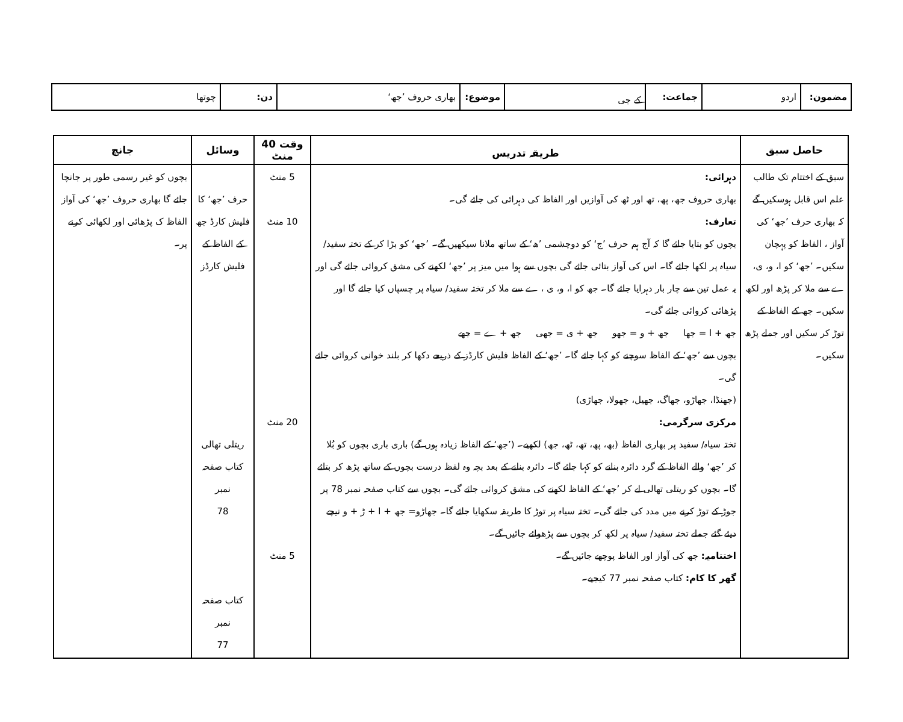| مضمون: | اردو | جماعت: | کے جی | موضوع: | بھاری حروف ’جھ‘ | دن: | چوتھا |
| حاصل سبق | طریقہ تدریس | وقت 40 منٹ | وسائل | جانچ |
| --- | --- | --- | --- | --- |
| سبق کے اختتام تک طالب علم اس قابل ہوسکیں گے کہ بھاری حرف ’جھ‘ کی آواز ، الفاظ کو پہچان سکیں۔ ’جھ‘ کو ا، و، ی، ے سے ملا کر پڑھ اور لکھ سکیں۔ جھ کے الفاظ کے توڑ کر سکیں اور جملے پڑھ سکیں۔ | دہرائی: بھاری حروف جھ، پھ، تھ اور ٹھ کی آوازیں اور الفاظ کی دہرائی کی جائے گی۔ تعارف: بچوں کو بتایا جائے گا کہ آج ہم حرف ’ج‘ کو دوچشمی ’ھ‘ کے ساتھ ملانا سیکھیں گے۔ ’جھ‘ کو بڑا کر کے تختہ سفید/ سیاہ پر لکھا جائے گا۔ اس کی آواز بتائی جائے گی بچوں سے ہوا میں میز پر ’جھ‘ لکھنے کی مشق کروائی جائے گی اور یہ عمل تین سے چار بار دہرایا جائے گا۔ جھ کو ا، و، ی ، ے سے ملا کر تختہ سفید/ سیاہ پر چسپاں کیا جائے گا اور پڑھائی کروائی جائے گی۔ جھ + ا = جھا جھ + و = جھو جھ + ی = جھی جھ + ے = جھے بچوں سے ’جھ‘ کے الفاظ سوچنے کو کہا جائے گا۔ ’جھ‘ کے الفاظ فلیش کارڈز کے ذریعے دکھا کر بلند خوانی کروائی جائے گی۔ (جھنڈا، جھاڑو، جھاگ، جھیل، جھولا، جھاڑی) مرکزی سرگرمی: تختہ سیاہ/ سفید پر بھاری الفاظ (بھ، پھ، تھ، ٹھ، جھ) لکھیے۔ (’جھ‘ کے الفاظ زیادہ ہوں گے) باری باری بچوں کو بُلا کر ’جھ‘ والے الفاظ کے گرد دائرہ بنانے کو کہا جائے گا۔ دائرہ بنانے کے بعد بچہ وہ لفظ درست بچوں کے ساتھ پڑھ کر بتائے گا۔ بچوں کو ریتلی تھالی لے کر ’جھ‘ کے الفاظ لکھنے کی مشق کروائی جائے گی۔ بچوں سے کتاب صفحہ نمبر 78 پر جوڑ کے توڑ کرنے میں مدد کی جائے گی۔ تختہ سیاہ پر توڑ کا طریقہ سکھایا جائے گا۔ جھاڑو= جھ + ا + ڑ + و نیچے دیئے گئے جملے تختہ سفید/ سیاہ پر لکھ کر بچوں سے پڑھوائے جائیں گے۔ اختتامیہ: جھ کی آواز اور الفاظ پوچھے جائیں گے۔ گھر کا کام: کتاب صفحہ نمبر 77 کیجیے۔ | 5 منٹ 10 منٹ 20 منٹ 5 منٹ | حرف ’جھ‘ کا فلیش کارڈ جھ کے الفاظ کے فلیش کارڈز ریتلی تھالی کتاب صفحہ نمبر 78 کتاب صفحہ نمبر 77 | بچوں کو غیر رسمی طور پر جانچا جائے گا بھاری حروف ’جھ‘ کی آواز الفاظ ک پڑھائی اور لکھائی کرنے پر۔ |